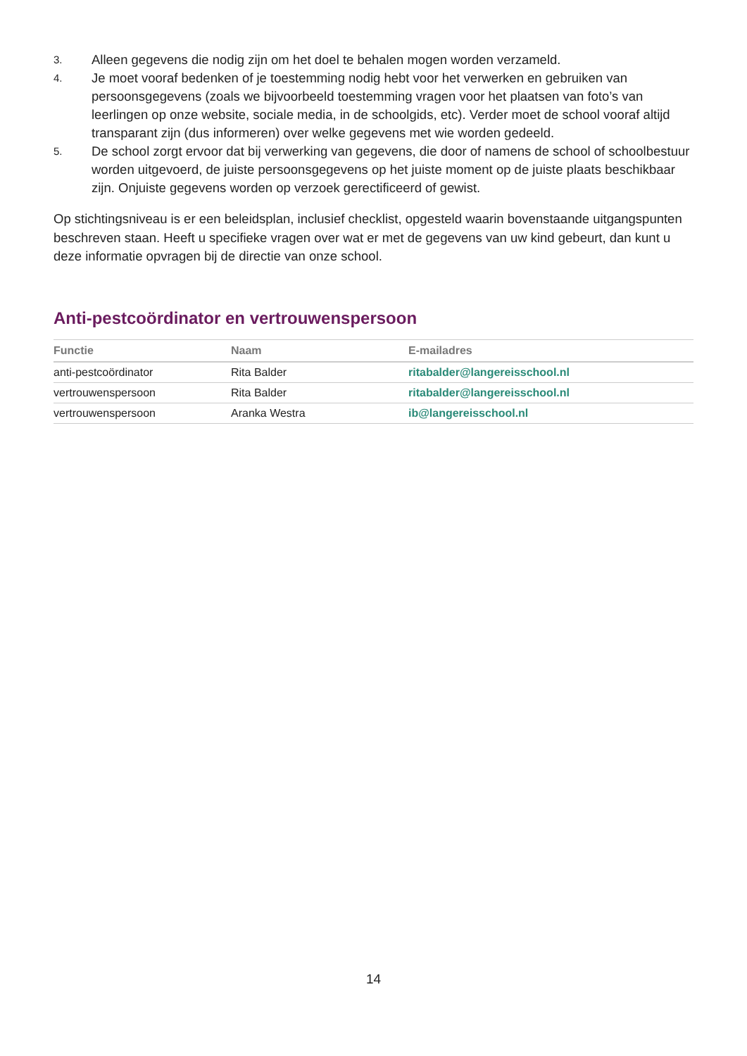3. Alleen gegevens die nodig zijn om het doel te behalen mogen worden verzameld.
4. Je moet vooraf bedenken of je toestemming nodig hebt voor het verwerken en gebruiken van persoonsgegevens (zoals we bijvoorbeeld toestemming vragen voor het plaatsen van foto’s van leerlingen op onze website, sociale media, in de schoolgids, etc). Verder moet de school vooraf altijd transparant zijn (dus informeren) over welke gegevens met wie worden gedeeld.
5. De school zorgt ervoor dat bij verwerking van gegevens, die door of namens de school of schoolbestuur worden uitgevoerd, de juiste persoonsgegevens op het juiste moment op de juiste plaats beschikbaar zijn. Onjuiste gegevens worden op verzoek gerectificeerd of gewist.
Op stichtingsniveau is er een beleidsplan, inclusief checklist, opgesteld waarin bovenstaande uitgangspunten beschreven staan. Heeft u specifieke vragen over wat er met de gegevens van uw kind gebeurt, dan kunt u deze informatie opvragen bij de directie van onze school.
Anti-pestcoördinator en vertrouwenspersoon
| Functie | Naam | E-mailadres |
| --- | --- | --- |
| anti-pestcoördinator | Rita Balder | ritabalder@langereisschool.nl |
| vertrouwenspersoon | Rita Balder | ritabalder@langereisschool.nl |
| vertrouwenspersoon | Aranka Westra | ib@langereisschool.nl |
14